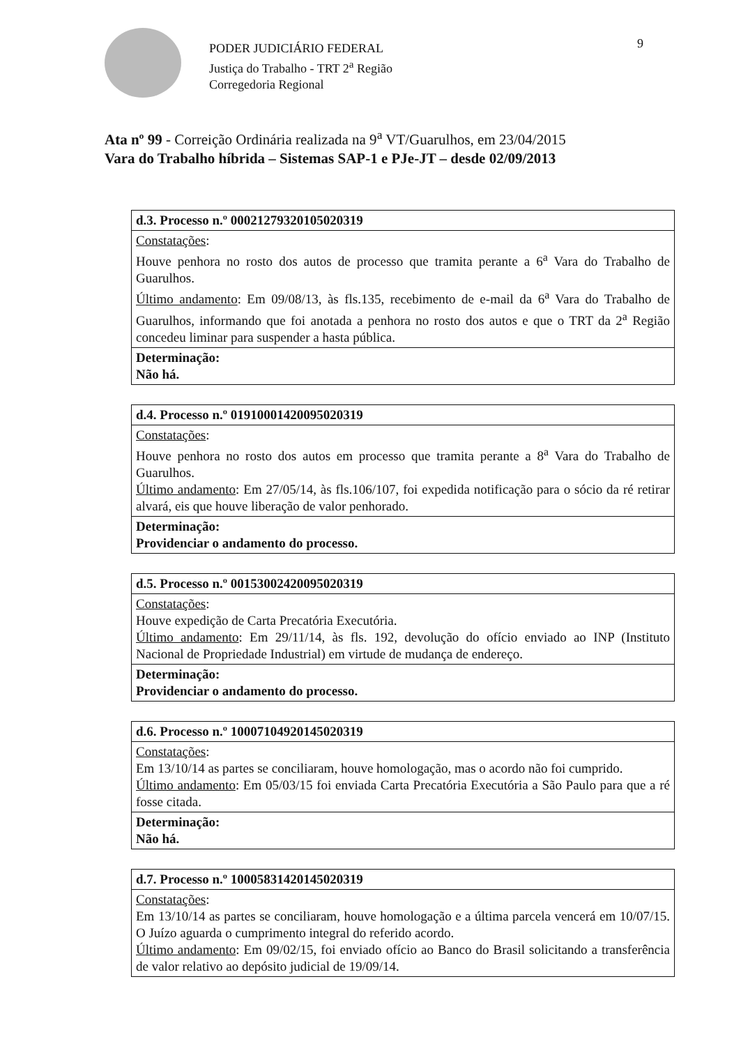PODER JUDICIÁRIO FEDERAL
Justiça do Trabalho - TRT 2<sup>a</sup> Região
Corregedoria Regional
9
Ata nº 99 - Correição Ordinária realizada na 9<sup>a</sup> VT/Guarulhos, em 23/04/2015
Vara do Trabalho híbrida – Sistemas SAP-1 e PJe-JT – desde 02/09/2013
| d.3. Processo n.º 00021279320105020319 |
| Constatações : Houve penhora no rosto dos autos de processo que tramita perante a 6<sup>a</sup> Vara do Trabalho de Guarulhos. Último andamento : Em 09/08/13, às fls.135, recebimento de e-mail da 6<sup>a</sup> Vara do Trabalho de Guarulhos, informando que foi anotada a penhora no rosto dos autos e que o TRT da 2<sup>a</sup> Região concedeu liminar para suspender a hasta pública. |
| Determinação: Não há. |
| d.4. Processo n.º 01910001420095020319 |
| Constatações : Houve penhora no rosto dos autos em processo que tramita perante a 8<sup>a</sup> Vara do Trabalho de Guarulhos. Último andamento : Em 27/05/14, às fls.106/107, foi expedida notificação para o sócio da ré retirar alvará, eis que houve liberação de valor penhorado. |
| Determinação: Providenciar o andamento do processo. |
| d.5. Processo n.º 00153002420095020319 |
| Constatações : Houve expedição de Carta Precatória Executória. Último andamento : Em 29/11/14, às fls. 192, devolução do ofício enviado ao INP (Instituto Nacional de Propriedade Industrial) em virtude de mudança de endereço. |
| Determinação: Providenciar o andamento do processo. |
| d.6. Processo n.º 10007104920145020319 |
| Constatações : Em 13/10/14 as partes se conciliaram, houve homologação, mas o acordo não foi cumprido. Último andamento : Em 05/03/15 foi enviada Carta Precatória Executória a São Paulo para que a ré fosse citada. |
| Determinação: Não há. |
| d.7. Processo n.º 10005831420145020319 |
| Constatações : Em 13/10/14 as partes se conciliaram, houve homologação e a última parcela vencerá em 10/07/15. O Juízo aguarda o cumprimento integral do referido acordo. Último andamento : Em 09/02/15, foi enviado ofício ao Banco do Brasil solicitando a transferência de valor relativo ao depósito judicial de 19/09/14. |